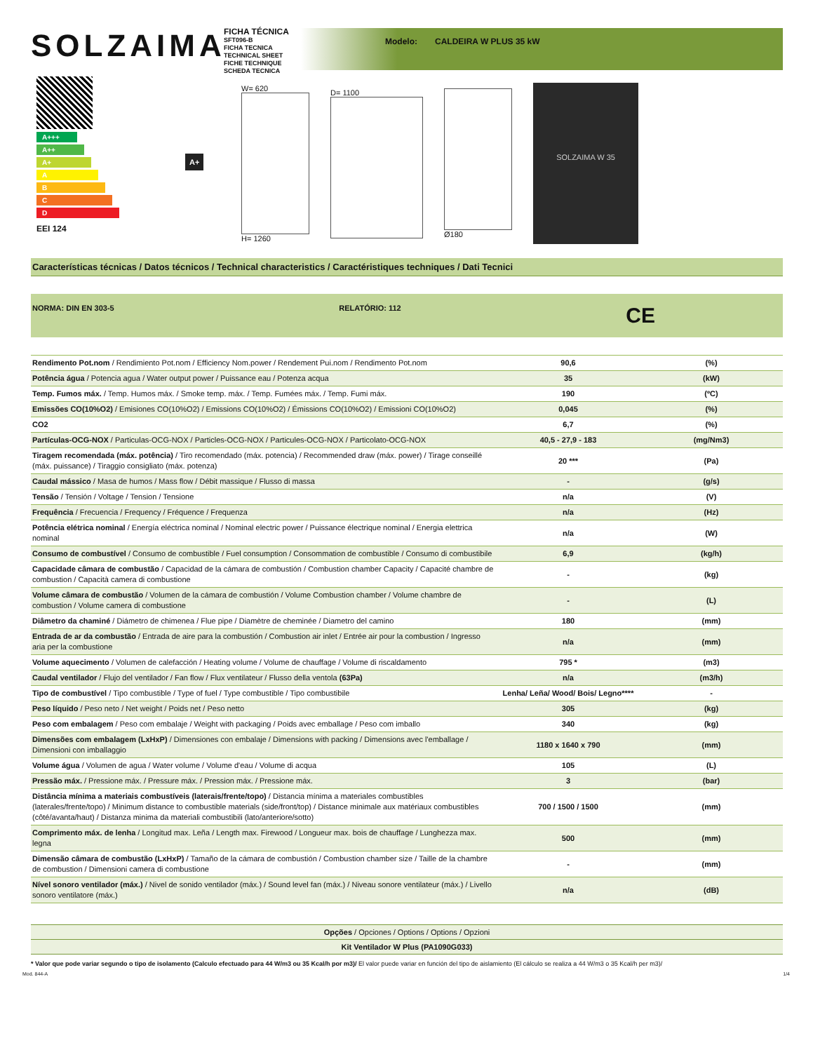SOLZAIMA
FICHA TÉCNICA SFT096-B
FICHA TECNICA
TECHNICAL SHEET
FICHE TECHNIQUE
SCHEDA TECNICA
Modelo: CALDEIRA W PLUS 35 kW
A+++
A++
A+
A
B
C
D
EEI 124
A+
W= 620
H= 1260
D= 1100 Ø180
SOLZAIMA W 35
Características técnicas / Datos técnicos / Technical characteristics / Caractéristiques techniques / Dati Tecnici
NORMA: DIN EN 303-5 RELATÓRIO: 112 CE
| Rendimento Pot.nom / Rendimiento Pot.nom / Efficiency Nom.power / Rendement Pui.nom / Rendimento Pot.nom | 90,6 | (%) |
| Potência água / Potencia agua / Water output power / Puissance eau / Potenza acqua | 35 | (kW) |
| Temp. Fumos máx. / Temp. Humos máx. / Smoke temp. máx. / Temp. Fumées máx. / Temp. Fumi máx. | 190 | (ºC) |
| Emissões CO(10%O2) / Emisiones CO(10%O2) / Emissions CO(10%O2) / Émissions CO(10%O2) / Emissioni CO(10%O2) | 0,045 | (%) |
| CO2 | 6,7 | (%) |
| Partículas-OCG-NOX / Particulas-OCG-NOX / Particles-OCG-NOX / Particules-OCG-NOX / Particolato-OCG-NOX | 40,5 - 27,9 - 183 | (mg/Nm3) |
| Tiragem recomendada (máx. potência) / Tiro recomendado (máx. potencia) / Recommended draw (máx. power) / Tirage conseillé (máx. puissance) / Tiraggio consigliato (máx. potenza) | 20 *** | (Pa) |
| Caudal mássico / Masa de humos / Mass flow / Débit massique / Flusso di massa | - | (g/s) |
| Tensão / Tensión / Voltage / Tension / Tensione | n/a | (V) |
| Frequência / Frecuencia / Frequency / Fréquence / Frequenza | n/a | (Hz) |
| Potência elétrica nominal / Energía eléctrica nominal / Nominal electric power / Puissance électrique nominal / Energia elettrica nominal | n/a | (W) |
| Consumo de combustível / Consumo de combustible / Fuel consumption / Consommation de combustible / Consumo di combustibile | 6,9 | (kg/h) |
| Capacidade câmara de combustão / Capacidad de la cámara de combustión / Combustion chamber Capacity / Capacité chambre de combustion / Capacità camera di combustione | - | (kg) |
| Volume câmara de combustão / Volumen de la cámara de combustión / Volume Combustion chamber / Volume chambre de combustion / Volume camera di combustione | - | (L) |
| Diâmetro da chaminé / Diámetro de chimenea / Flue pipe / Diamètre de cheminée / Diametro del camino | 180 | (mm) |
| Entrada de ar da combustão / Entrada de aire para la combustión / Combustion air inlet / Entrée air pour la combustion / Ingresso aria per la combustione | n/a | (mm) |
| Volume aquecimento / Volumen de calefacción / Heating volume / Volume de chauffage / Volume di riscaldamento | 795 * | (m3) |
| Caudal ventilador / Flujo del ventilador / Fan flow / Flux ventilateur / Flusso della ventola (63Pa) | n/a | (m3/h) |
| Tipo de combustível / Tipo combustible / Type of fuel / Type combustible / Tipo combustibile | Lenha/ Leña/ Wood/ Bois/ Legno**** | - |
| Peso líquido / Peso neto / Net weight / Poids net / Peso netto | 305 | (kg) |
| Peso com embalagem / Peso com embalaje / Weight with packaging / Poids avec emballage / Peso com imballo | 340 | (kg) |
| Dimensões com embalagem (LxHxP) / Dimensiones con embalaje / Dimensions with packing / Dimensions avec l'emballage / Dimensioni con imballaggio | 1180 x 1640 x 790 | (mm) |
| Volume água / Volumen de agua / Water volume / Volume d'eau / Volume di acqua | 105 | (L) |
| Pressão máx. / Pressione máx. / Pressure máx. / Pression máx. / Pressione máx. | 3 | (bar) |
| Distância mínima a materiais combustíveis (laterais/frente/topo) / Distancia mínima a materiales combustibles (laterales/frente/topo) / Minimum distance to combustible materials (side/front/top) / Distance minimale aux matériaux combustibles (côté/avanta/haut) / Distanza minima da materiali combustibili (lato/anteriore/sotto) | 700 / 1500 / 1500 | (mm) |
| Comprimento máx. de lenha / Longitud max. Leña / Length max. Firewood / Longueur max. bois de chauffage / Lunghezza max. legna | 500 | (mm) |
| Dimensão câmara de combustão (LxHxP) / Tamaño de la cámara de combustión / Combustion chamber size / Taille de la chambre de combustion / Dimensioni camera di combustione | - | (mm) |
| Nível sonoro ventilador (máx.) / Nivel de sonido ventilador (máx.) / Sound level fan (máx.) / Niveau sonore ventilateur (máx.) / Livello sonoro ventilatore (máx.) | n/a | (dB) |
Opções / Opciones / Options / Options / Opzioni
Kit Ventilador W Plus (PA1090G033)
* Valor que pode variar segundo o tipo de isolamento (Calculo efectuado para 44 W/m3 ou 35 Kcal/h por m3)/ El valor puede variar en función del tipo de aislamiento (El cálculo se realiza a 44 W/m3 o 35 Kcal/h per m3)/
Mod. 844-A 1/4